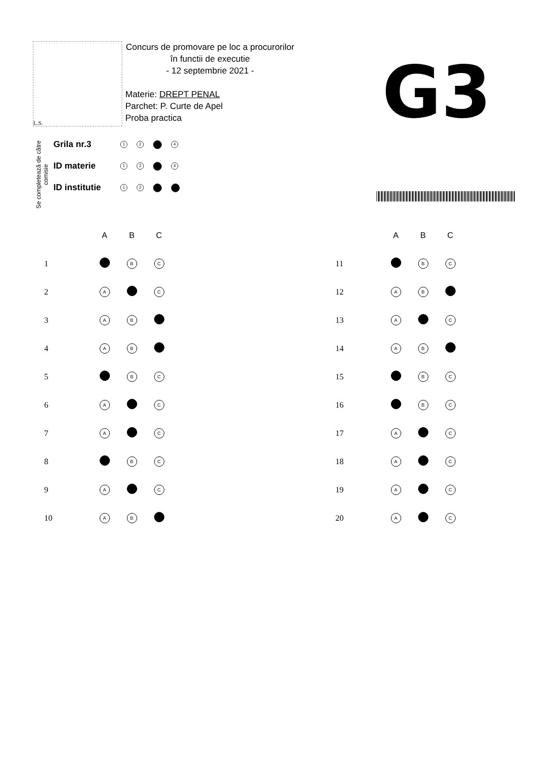L.S.
Concurs de promovare pe loc a procurorilor
în functii de executie
- 12 septembrie 2021 -
Materie: DREPT PENAL
Parchet: P. Curte de Apel
Proba practica
G3
Se completează de către comisie
Grila nr.3 1 2 4
ID materie 1 2 4
ID institutie 1 2
| | A | B | C |
| --- | --- | --- | --- |
| 1 | | B | C |
| 2 | A | | C |
| 3 | A | B | |
| 4 | A | B | |
| 5 | | B | C |
| 6 | A | | C |
| 7 | A | | C |
| 8 | | B | C |
| 9 | A | | C |
| 10 | A | B | |
| | A | B | C |
| --- | --- | --- | --- |
| 11 | | B | C |
| 12 | A | B | |
| 13 | A | | C |
| 14 | A | B | |
| 15 | | B | C |
| 16 | | B | C |
| 17 | A | | C |
| 18 | A | | C |
| 19 | A | | C |
| 20 | A | | C |